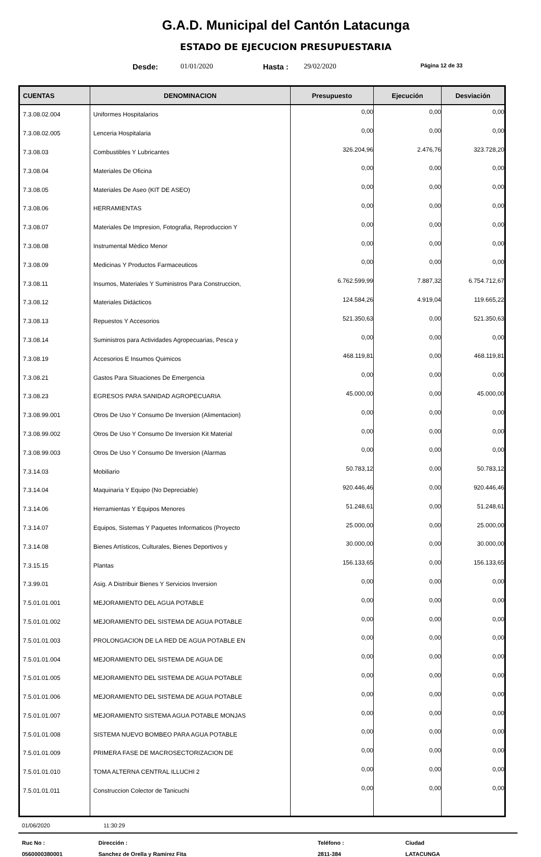G.A.D. Municipal del Cantón Latacunga
ESTADO DE EJECUCION PRESUPUESTARIA
Desde: 01/01/2020 Hasta : 29/02/2020 Página 12 de 33
| CUENTAS | DENOMINACION | Presupuesto | Ejecución | Desviación |
| --- | --- | --- | --- | --- |
| 7.3.08.02.004 | Uniformes Hospitalarios | 0,00 | 0,00 | 0,00 |
| 7.3.08.02.005 | Lenceria Hospitalaria | 0,00 | 0,00 | 0,00 |
| 7.3.08.03 | Combustibles Y Lubricantes | 326.204,96 | 2.476,76 | 323.728,20 |
| 7.3.08.04 | Materiales De Oficina | 0,00 | 0,00 | 0,00 |
| 7.3.08.05 | Materiales De Aseo (KIT DE ASEO) | 0,00 | 0,00 | 0,00 |
| 7.3.08.06 | HERRAMIENTAS | 0,00 | 0,00 | 0,00 |
| 7.3.08.07 | Materiales De Impresion, Fotografia, Reproduccion Y | 0,00 | 0,00 | 0,00 |
| 7.3.08.08 | Instrumental Mèdico Menor | 0,00 | 0,00 | 0,00 |
| 7.3.08.09 | Medicinas Y Productos Farmaceuticos | 0,00 | 0,00 | 0,00 |
| 7.3.08.11 | Insumos, Materiales Y Suministros Para Construccion, | 6.762.599,99 | 7.887,32 | 6.754.712,67 |
| 7.3.08.12 | Materiales Didácticos | 124.584,26 | 4.919,04 | 119.665,22 |
| 7.3.08.13 | Repuestos Y Accesorios | 521.350,63 | 0,00 | 521.350,63 |
| 7.3.08.14 | Suministros para Actividades Agropecuarias, Pesca y | 0,00 | 0,00 | 0,00 |
| 7.3.08.19 | Accesorios E Insumos Quimicos | 468.119,81 | 0,00 | 468.119,81 |
| 7.3.08.21 | Gastos Para Situaciones De Emergencia | 0,00 | 0,00 | 0,00 |
| 7.3.08.23 | EGRESOS PARA SANIDAD AGROPECUARIA | 45.000,00 | 0,00 | 45.000,00 |
| 7.3.08.99.001 | Otros De Uso Y Consumo De Inversion (Alimentacion) | 0,00 | 0,00 | 0,00 |
| 7.3.08.99.002 | Otros De Uso Y Consumo De Inversion Kit Material | 0,00 | 0,00 | 0,00 |
| 7.3.08.99.003 | Otros De Uso Y Consumo De Inversion (Alarmas | 0,00 | 0,00 | 0,00 |
| 7.3.14.03 | Mobiliario | 50.783,12 | 0,00 | 50.783,12 |
| 7.3.14.04 | Maquinaria Y Equipo (No Depreciable) | 920.446,46 | 0,00 | 920.446,46 |
| 7.3.14.06 | Herramientas Y Equipos Menores | 51.248,61 | 0,00 | 51.248,61 |
| 7.3.14.07 | Equipos, Sistemas Y Paquetes Informaticos (Proyecto | 25.000,00 | 0,00 | 25.000,00 |
| 7.3.14.08 | Bienes Artísticos, Culturales, Bienes Deportivos y | 30.000,00 | 0,00 | 30.000,00 |
| 7.3.15.15 | Plantas | 156.133,65 | 0,00 | 156.133,65 |
| 7.3.99.01 | Asig. A Distribuir Bienes Y Servicios Inversion | 0,00 | 0,00 | 0,00 |
| 7.5.01.01.001 | MEJORAMIENTO DEL AGUA POTABLE | 0,00 | 0,00 | 0,00 |
| 7.5.01.01.002 | MEJORAMIENTO DEL SISTEMA DE AGUA POTABLE | 0,00 | 0,00 | 0,00 |
| 7.5.01.01.003 | PROLONGACION DE LA RED DE AGUA POTABLE EN | 0,00 | 0,00 | 0,00 |
| 7.5.01.01.004 | MEJORAMIENTO DEL SISTEMA DE AGUA DE | 0,00 | 0,00 | 0,00 |
| 7.5.01.01.005 | MEJORAMIENTO DEL SISTEMA DE AGUA POTABLE | 0,00 | 0,00 | 0,00 |
| 7.5.01.01.006 | MEJORAMIENTO DEL SISTEMA DE AGUA POTABLE | 0,00 | 0,00 | 0,00 |
| 7.5.01.01.007 | MEJORAMIENTO SISTEMA AGUA POTABLE MONJAS | 0,00 | 0,00 | 0,00 |
| 7.5.01.01.008 | SISTEMA NUEVO BOMBEO PARA AGUA POTABLE | 0,00 | 0,00 | 0,00 |
| 7.5.01.01.009 | PRIMERA FASE DE MACROSECTORIZACION DE | 0,00 | 0,00 | 0,00 |
| 7.5.01.01.010 | TOMA ALTERNA CENTRAL ILLUCHI 2 | 0,00 | 0,00 | 0,00 |
| 7.5.01.01.011 | Construccion Colector de Tanicuchi | 0,00 | 0,00 | 0,00 |
01/06/2020 11:30:29
Ruc No : Dirección : Teléfono : Ciudad 0560000380001 Sanchez de Orella y Ramirez Fita 2811-384 LATACUNGA